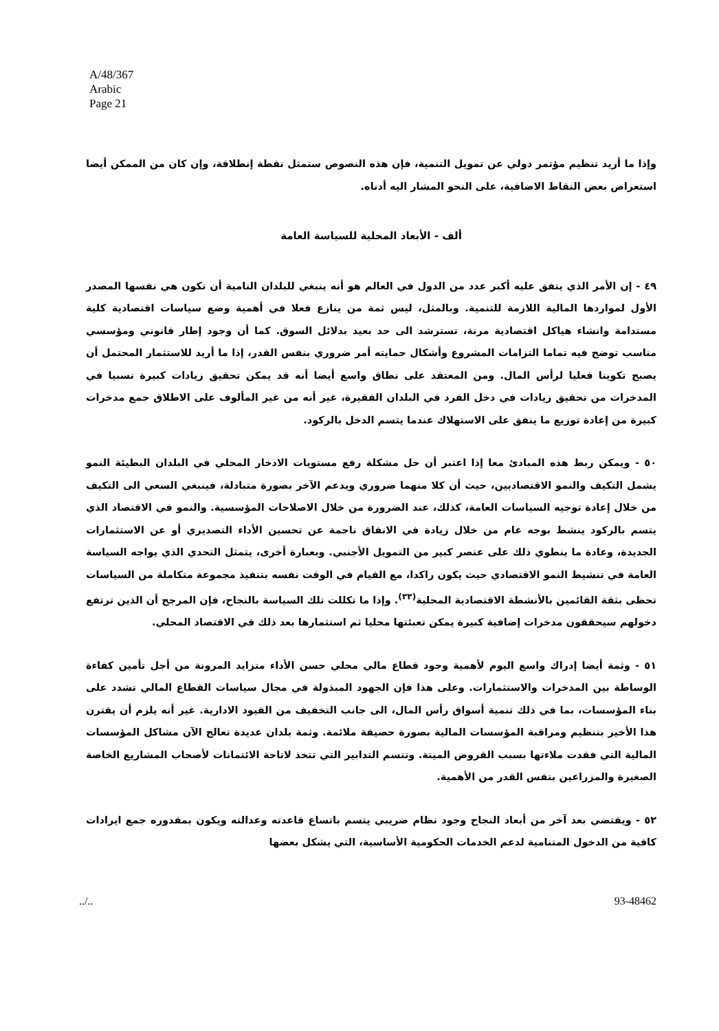A/48/367
Arabic
Page 21
وإذا ما أريد تنظيم مؤتمر دولي عن تمويل التنمية، فإن هذه النصوص ستمثل نقطة إنطلاقة، وإن كان من الممكن أيضا استعراض بعض النقاط الاضافية، على النحو المشار اليه أدناه.
ألف - الأبعاد المحلية للسياسة العامة
٤٩ - إن الأمر الذي يتفق عليه أكبر عدد من الدول في العالم هو أنه ينبغي للبلدان النامية أن تكون هي نفسها المصدر الأول لمواردها المالية اللازمة للتنمية. وبالمثل، ليس ثمة من ينازع فعلا في أهمية وضع سياسات اقتصادية كلية مستدامة وانشاء هياكل اقتصادية مرنة، تسترشد الى حد بعيد بدلائل السوق. كما أن وجود إطار قانوني ومؤسسي مناسب توضح فيه تماما التزامات المشروع وأشكال حمايته أمر ضروري بنفس القدر، إذا ما أريد للاستثمار المحتمل أن يصبح تكوينا فعليا لرأس المال. ومن المعتقد على نطاق واسع أيضا أنه قد يمكن تحقيق زيادات كبيرة نسبيا في المدخرات من تحقيق زيادات في دخل الفرد في البلدان الفقيرة، غير أنه من غير المألوف على الاطلاق جمع مدخرات كبيرة من إعادة توزيع ما ينفق على الاستهلاك عندما يتسم الدخل بالركود.
٥٠ - ويمكن ربط هذه المبادئ معا إذا اعتبر أن حل مشكلة رفع مستويات الادخار المحلي في البلدان البطيئة النمو يشمل التكيف والنمو الاقتصاديين، حيث أن كلا منهما ضروري ويدعم الآخر بصورة متبادلة، فينبغي السعي الى التكيف من خلال إعادة توجيه السياسات العامة، كذلك، عند الضرورة من خلال الاصلاحات المؤسسية. والنمو في الاقتصاد الذي يتسم بالركود ينشط بوجه عام من خلال زيادة في الانفاق ناجمة عن تحسين الأداء التصديري أو عن الاستثمارات الجديدة، وعادة ما ينطوي ذلك على عنصر كبير من التمويل الأجنبي. وبعبارة أخرى، يتمثل التحدي الذي يواجه السياسة العامة في تنشيط النمو الاقتصادي حيث يكون راكدا، مع القيام في الوقت نفسه بتنفيذ مجموعة متكاملة من السياسات تحظى بثقة القائمين بالأنشطة الاقتصادية المحلية<sup>(٣٣)</sup>. وإذا ما تكللت تلك السياسة بالنجاح، فإن المرجح أن الذين ترتفع دخولهم سيحققون مدخرات إضافية كبيرة يمكن تعبئتها محليا ثم استثمارها بعد ذلك في الاقتصاد المحلي.
٥١ - وثمة أيضا إدراك واسع اليوم لأهمية وجود قطاع مالي محلي حسن الأداء متزايد المرونة من أجل تأمين كفاءة الوساطة بين المدخرات والاستثمارات. وعلى هذا فإن الجهود المبذولة في مجال سياسات القطاع المالي تشدد على بناء المؤسسات، بما في ذلك تنمية أسواق رأس المال، الى جانب التخفيف من القيود الادارية. غير أنه يلزم أن يقترن هذا الأخير بتنظيم ومراقبة المؤسسات المالية بصورة حصيفة ملائمة. وثمة بلدان عديدة تعالج الآن مشاكل المؤسسات المالية التي فقدت ملاءتها بسبب القروض الميتة. وتتسم التدابير التي تتخذ لاتاحة الائتمانات لأصحاب المشاريع الخاصة الصغيرة والمزراعين بنفس القدر من الأهمية.
٥٢ - ويقتضي بعد آخر من أبعاد النجاح وجود نظام ضريبي يتسم باتساع قاعدته وعدالته ويكون بمقدوره جمع ايرادات كافية من الدخول المتنامية لدعم الخدمات الحكومية الأساسية، التي يشكل بعضها
../.. 93-48462